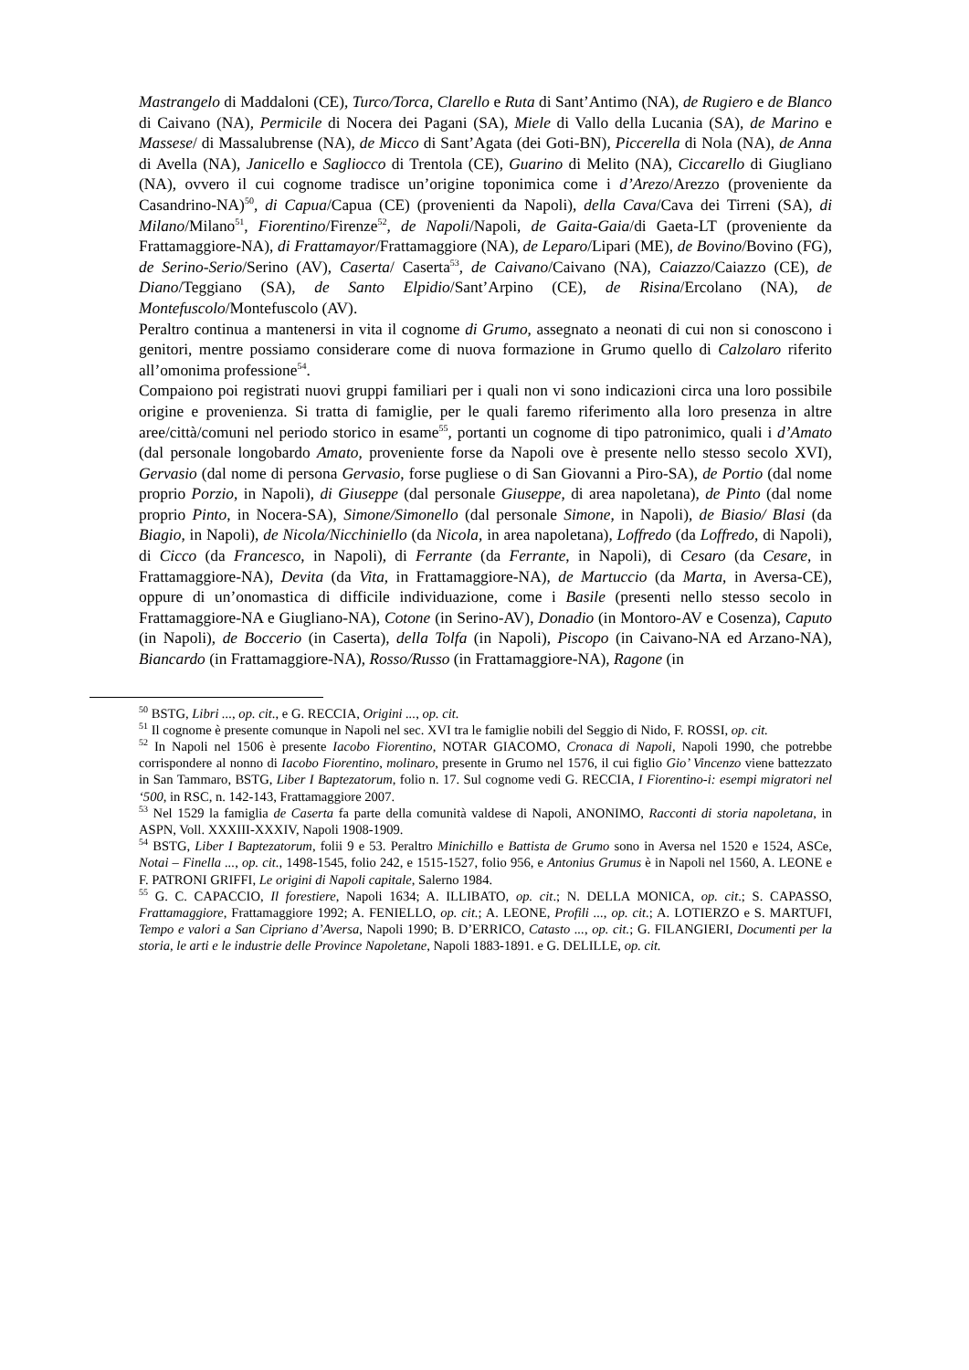Mastrangelo di Maddaloni (CE), Turco/Torca, Clarello e Ruta di Sant’Antimo (NA), de Rugiero e de Blanco di Caivano (NA), Permicile di Nocera dei Pagani (SA), Miele di Vallo della Lucania (SA), de Marino e Massese/ di Massalubrense (NA), de Micco di Sant’Agata (dei Goti-BN), Piccerella di Nola (NA), de Anna di Avella (NA), Janicello e Sagliocco di Trentola (CE), Guarino di Melito (NA), Ciccarello di Giugliano (NA), ovvero il cui cognome tradisce un’origine toponimica come i d’Arezo/Arezzo (proveniente da Casandrino-NA)<sup>50</sup>, di Capua/Capua (CE) (provenienti da Napoli), della Cava/Cava dei Tirreni (SA), di Milano/Milano<sup>51</sup>, Fiorentino/Firenze<sup>52</sup>, de Napoli/Napoli, de Gaita-Gaia/di Gaeta-LT (proveniente da Frattamaggiore-NA), di Frattamayor/Frattamaggiore (NA), de Leparo/Lipari (ME), de Bovino/Bovino (FG), de Serino-Serio/Serino (AV), Caserta/ Caserta<sup>53</sup>, de Caivano/Caivano (NA), Caiazzo/Caiazzo (CE), de Diano/Teggiano (SA), de Santo Elpidio/Sant’Arpino (CE), de Risina/Ercolano (NA), de Montefuscolo/Montefuscolo (AV).
Peraltro continua a mantenersi in vita il cognome di Grumo, assegnato a neonati di cui non si conoscono i genitori, mentre possiamo considerare come di nuova formazione in Grumo quello di Calzolaro riferito all’omonima professione<sup>54</sup>.
Compaiono poi registrati nuovi gruppi familiari per i quali non vi sono indicazioni circa una loro possibile origine e provenienza. Si tratta di famiglie, per le quali faremo riferimento alla loro presenza in altre aree/città/comuni nel periodo storico in esame<sup>55</sup>, portanti un cognome di tipo patronimico, quali i d’Amato (dal personale longobardo Amato, proveniente forse da Napoli ove è presente nello stesso secolo XVI), Gervasio (dal nome di persona Gervasio, forse pugliese o di San Giovanni a Piro-SA), de Portio (dal nome proprio Porzio, in Napoli), di Giuseppe (dal personale Giuseppe, di area napoletana), de Pinto (dal nome proprio Pinto, in Nocera-SA), Simone/Simonello (dal personale Simone, in Napoli), de Biasio/ Blasi (da Biagio, in Napoli), de Nicola/Nicchiniello (da Nicola, in area napoletana), Loffredo (da Loffredo, di Napoli), di Cicco (da Francesco, in Napoli), di Ferrante (da Ferrante, in Napoli), di Cesaro (da Cesare, in Frattamaggiore-NA), Devita (da Vita, in Frattamaggiore-NA), de Martuccio (da Marta, in Aversa-CE), oppure di un’onomastica di difficile individuazione, come i Basile (presenti nello stesso secolo in Frattamaggiore-NA e Giugliano-NA), Cotone (in Serino-AV), Donadio (in Montoro-AV e Cosenza), Caputo (in Napoli), de Boccerio (in Caserta), della Tolfa (in Napoli), Piscopo (in Caivano-NA ed Arzano-NA), Biancardo (in Frattamaggiore-NA), Rosso/Russo (in Frattamaggiore-NA), Ragone (in
<sup>50</sup> BSTG, Libri ..., op. cit., e G. RECCIA, Origini ..., op. cit.
<sup>51</sup> Il cognome è presente comunque in Napoli nel sec. XVI tra le famiglie nobili del Seggio di Nido, F. ROSSI, op. cit.
<sup>52</sup> In Napoli nel 1506 è presente Iacobo Fiorentino, NOTAR GIACOMO, Cronaca di Napoli, Napoli 1990, che potrebbe corrispondere al nonno di Iacobo Fiorentino, molinaro, presente in Grumo nel 1576, il cui figlio Gio’ Vincenzo viene battezzato in San Tammaro, BSTG, Liber I Baptezatorum, folio n. 17. Sul cognome vedi G. RECCIA, I Fiorentino-i: esempi migratori nel ‘500, in RSC, n. 142-143, Frattamaggiore 2007.
<sup>53</sup> Nel 1529 la famiglia de Caserta fa parte della comunità valdese di Napoli, ANONIMO, Racconti di storia napoletana, in ASPN, Voll. XXXIII-XXXIV, Napoli 1908-1909.
<sup>54</sup> BSTG, Liber I Baptezatorum, folii 9 e 53. Peraltro Minichillo e Battista de Grumo sono in Aversa nel 1520 e 1524, ASCe, Notai – Finella ..., op. cit., 1498-1545, folio 242, e 1515-1527, folio 956, e Antonius Grumus è in Napoli nel 1560, A. LEONE e F. PATRONI GRIFFI, Le origini di Napoli capitale, Salerno 1984.
<sup>55</sup> G. C. CAPACCIO, Il forestiere, Napoli 1634; A. ILLIBATO, op. cit.; N. DELLA MONICA, op. cit.; S. CAPASSO, Frattamaggiore, Frattamaggiore 1992; A. FENIELLO, op. cit.; A. LEONE, Profili ..., op. cit.; A. LOTIERZO e S. MARTUFI, Tempo e valori a San Cipriano d’Aversa, Napoli 1990; B. D’ERRICO, Catasto ..., op. cit.; G. FILANGIERI, Documenti per la storia, le arti e le industrie delle Province Napoletane, Napoli 1883-1891. e G. DELILLE, op. cit.